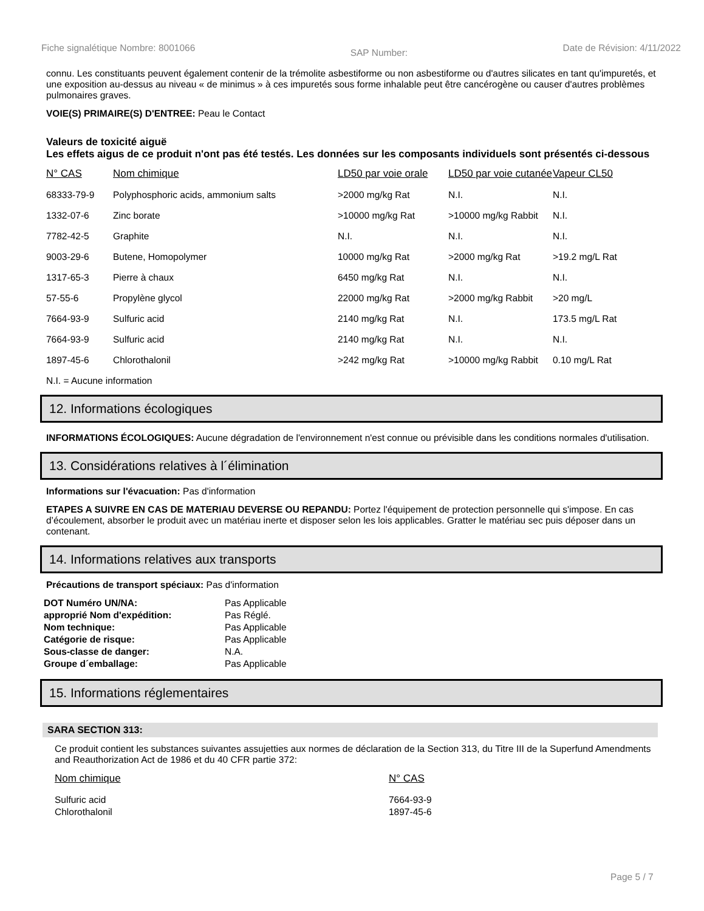Fiche signalétique Nombre: 8001066 SAP Number: Date de Révision: 4/11/2022
connu. Les constituants peuvent également contenir de la trémolite asbestiforme ou non asbestiforme ou d'autres silicates en tant qu'impuretés, et une exposition au-dessus au niveau « de minimus » à ces impuretés sous forme inhalable peut être cancérogène ou causer d'autres problèmes pulmonaires graves.
VOIE(S) PRIMAIRE(S) D'ENTREE: Peau le Contact
Valeurs de toxicité aiguë
Les effets aigus de ce produit n'ont pas été testés. Les données sur les composants individuels sont présentés ci-dessous
| N° CAS | Nom chimique | LD50 par voie orale | LD50 par voie cutanée | Vapeur CL50 |
| --- | --- | --- | --- | --- |
| 68333-79-9 | Polyphosphoric acids, ammonium salts | >2000 mg/kg Rat | N.I. | N.I. |
| 1332-07-6 | Zinc borate | >10000 mg/kg Rat | >10000 mg/kg Rabbit | N.I. |
| 7782-42-5 | Graphite | N.I. | N.I. | N.I. |
| 9003-29-6 | Butene, Homopolymer | 10000 mg/kg Rat | >2000 mg/kg Rat | >19.2 mg/L Rat |
| 1317-65-3 | Pierre à chaux | 6450 mg/kg Rat | N.I. | N.I. |
| 57-55-6 | Propylène glycol | 22000 mg/kg Rat | >2000 mg/kg Rabbit | >20 mg/L |
| 7664-93-9 | Sulfuric acid | 2140 mg/kg Rat | N.I. | 173.5 mg/L Rat |
| 7664-93-9 | Sulfuric acid | 2140 mg/kg Rat | N.I. | N.I. |
| 1897-45-6 | Chlorothalonil | >242 mg/kg Rat | >10000 mg/kg Rabbit | 0.10 mg/L Rat |
N.I. = Aucune information
12. Informations écologiques
INFORMATIONS ÉCOLOGIQUES: Aucune dégradation de l'environnement n'est connue ou prévisible dans les conditions normales d'utilisation.
13. Considérations relatives à l´élimination
Informations sur l'évacuation: Pas d'information
ETAPES A SUIVRE EN CAS DE MATERIAU DEVERSE OU REPANDU: Portez l'équipement de protection personnelle qui s'impose. En cas d’écoulement, absorber le produit avec un matériau inerte et disposer selon les lois applicables. Gratter le matériau sec puis déposer dans un contenant.
14. Informations relatives aux transports
Précautions de transport spéciaux: Pas d'information
| DOT Numéro UN/NA: | Pas Applicable |
| approprié Nom d'expédition: | Pas Réglé. |
| Nom technique: | Pas Applicable |
| Catégorie de risque: | Pas Applicable |
| Sous-classe de danger: | N.A. |
| Groupe d´emballage: | Pas Applicable |
15. Informations réglementaires
SARA SECTION 313:
Ce produit contient les substances suivantes assujetties aux normes de déclaration de la Section 313, du Titre III de la Superfund Amendments and Reauthorization Act de 1986 et du 40 CFR partie 372:
| Nom chimique | N° CAS |
| --- | --- |
| Sulfuric acid | 7664-93-9 |
| Chlorothalonil | 1897-45-6 |
Page 5 / 7